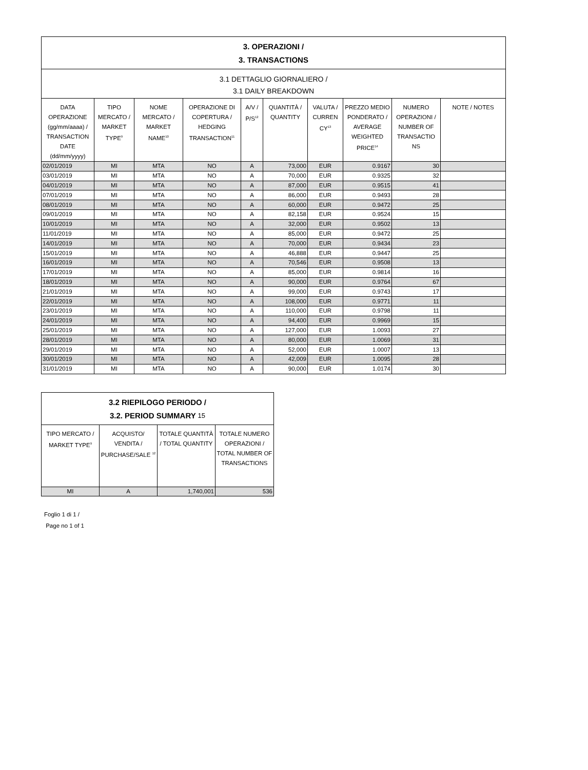| 3. OPERAZIONI / 3. TRANSACTIONS | | | | | | | | | |
| 3.1 DETTAGLIO GIORNALIERO / 3.1 DAILY BREAKDOWN | | | | | | | | | |
| DATA OPERAZIONE (gg/mm/aaaa) / TRANSACTION DATE (dd/mm/yyyy) | TIPO MERCATO / MARKET TYPE<sup>9</sup> | NOME MERCATO / MARKET NAME<sup>10</sup> | OPERAZIONE DI COPERTURA / HEDGING TRANSACTION<sup>11</sup> | A/V / P/S<sup>12</sup> | QUANTITÀ / QUANTITY | VALUTA / CURREN CY<sup>13</sup> | PREZZO MEDIO PONDERATO / AVERAGE WEIGHTED PRICE<sup>14</sup> | NUMERO OPERAZIONI / NUMBER OF TRANSACTIO NS | NOTE / NOTES |
| 02/01/2019 | MI | MTA | NO | A | 73,000 | EUR | 0.9167 | 30 | |
| 03/01/2019 | MI | MTA | NO | A | 70,000 | EUR | 0.9325 | 32 | |
| 04/01/2019 | MI | MTA | NO | A | 87,000 | EUR | 0.9515 | 41 | |
| 07/01/2019 | MI | MTA | NO | A | 86,000 | EUR | 0.9493 | 28 | |
| 08/01/2019 | MI | MTA | NO | A | 60,000 | EUR | 0.9472 | 25 | |
| 09/01/2019 | MI | MTA | NO | A | 82,158 | EUR | 0.9524 | 15 | |
| 10/01/2019 | MI | MTA | NO | A | 32,000 | EUR | 0.9502 | 13 | |
| 11/01/2019 | MI | MTA | NO | A | 85,000 | EUR | 0.9472 | 25 | |
| 14/01/2019 | MI | MTA | NO | A | 70,000 | EUR | 0.9434 | 23 | |
| 15/01/2019 | MI | MTA | NO | A | 46,888 | EUR | 0.9447 | 25 | |
| 16/01/2019 | MI | MTA | NO | A | 70,546 | EUR | 0.9508 | 13 | |
| 17/01/2019 | MI | MTA | NO | A | 85,000 | EUR | 0.9814 | 16 | |
| 18/01/2019 | MI | MTA | NO | A | 90,000 | EUR | 0.9764 | 67 | |
| 21/01/2019 | MI | MTA | NO | A | 99,000 | EUR | 0.9743 | 17 | |
| 22/01/2019 | MI | MTA | NO | A | 108,000 | EUR | 0.9771 | 11 | |
| 23/01/2019 | MI | MTA | NO | A | 110,000 | EUR | 0.9798 | 11 | |
| 24/01/2019 | MI | MTA | NO | A | 94,400 | EUR | 0.9969 | 15 | |
| 25/01/2019 | MI | MTA | NO | A | 127,000 | EUR | 1.0093 | 27 | |
| 28/01/2019 | MI | MTA | NO | A | 80,000 | EUR | 1.0069 | 31 | |
| 29/01/2019 | MI | MTA | NO | A | 52,000 | EUR | 1.0007 | 13 | |
| 30/01/2019 | MI | MTA | NO | A | 42,009 | EUR | 1.0095 | 28 | |
| 31/01/2019 | MI | MTA | NO | A | 90,000 | EUR | 1.0174 | 30 | |
| 3.2 RIEPILOGO PERIODO / 3.2. PERIOD SUMMARY 15 | | | |
| TIPO MERCATO / MARKET TYPE<sup>9</sup> | ACQUISTO/ VENDITA / PURCHASE/SALE <sup>12</sup> | TOTALE QUANTITÀ / TOTAL QUANTITY | TOTALE NUMERO OPERAZIONI / TOTAL NUMBER OF TRANSACTIONS |
| MI | A | 1,740,001 | 536 |
Foglio 1 di 1 /
Page no 1 of 1